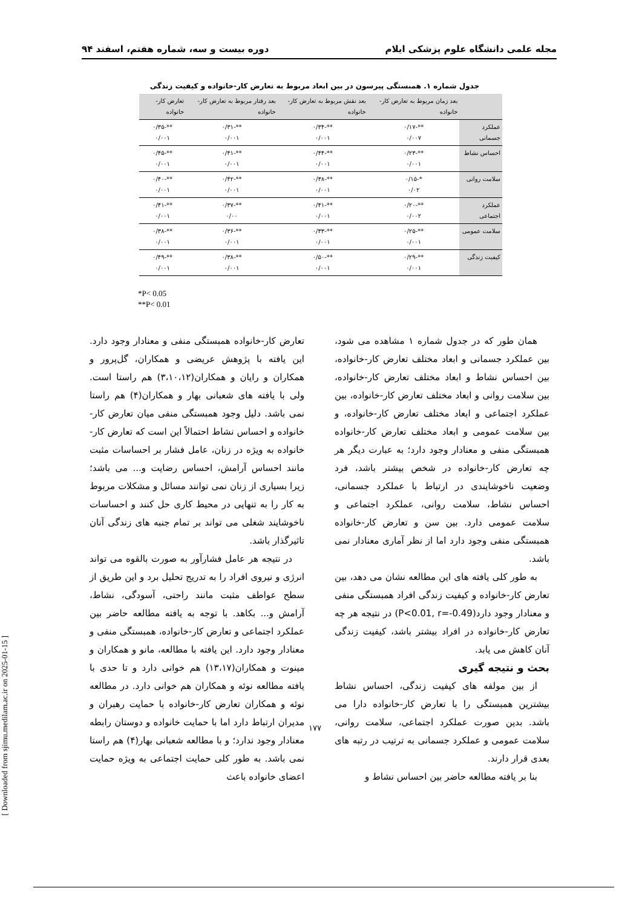مجله علمی دانشگاه علوم پزشکی ایلام دوره بیست و سه، شماره هفتم، اسفند ۹۴
جدول شماره ۱. همبستگی پیرسون در بین ابعاد مربوط به تعارض کار-خانواده و کیفیت زندگی
| | بعد زمان مربوط به تعارض کار- خانواده | بعد نقش مربوط به تعارض کار-خانواده | بعد رفتار مربوط به تعارض کار- خانواده | تعارض کار-خانواده |
| --- | --- | --- | --- | --- |
| عملکرد جسمانی | **-۰/۱۷ ۰/۰۰۷ | **-۰/۳۴ ۰/۰۰۱ | **-۰/۳۱ ۰/۰۰۱ | **-۰/۳۵ ۰/۰۰۱ |
| احساس نشاط | **-۰/۲۳ ۰/۰۰۱ | **-۰/۴۴ ۰/۰۰۱ | **-۰/۴۱ ۰/۰۰۱ | **-۰/۴۵ ۰/۰۰۱ |
| سلامت روانی | *-۰/۱۵ ۰/۰۲ | **-۰/۳۸ ۰/۰۰۱ | **-۰/۴۲ ۰/۰۰۱ | **-۰/۴۰ ۰/۰۰۱ |
| عملکرد اجتماعی | **-۰/۲۰ ۰/۰۰۲ | **-۰/۴۱ ۰/۰۰۱ | **-۰/۳۷ ۰/۰۰ | **-۰/۴۱ ۰/۰۰۱ |
| سلامت عمومی | **-۰/۲۵ ۰/۰۰۱ | **-۰/۳۳ ۰/۰۰۱ | **-۰/۳۶ ۰/۰۰۱ | **-۰/۳۸ ۰/۰۰۱ |
| کیفیت زندگی | **-۰/۲۹ ۰/۰۰۱ | **-۰/۵۰ ۰/۰۰۱ | **-۰/۳۸ ۰/۰۰۱ | **-۰/۴۹ ۰/۰۰۱ |
*P< 0.05
**P< 0.01
همان طور که در جدول شماره ۱ مشاهده می شود، بین عملکرد جسمانی و ابعاد مختلف تعارض کار-خانواده، بین احساس نشاط و ابعاد مختلف تعارض کار-خانواده، بین سلامت روانی و ابعاد مختلف تعارض کار-خانواده، بین عملکرد اجتماعی و ابعاد مختلف تعارض کار-خانواده، و بین سلامت عمومی و ابعاد مختلف تعارض کار-خانواده همبستگی منفی و معنادار وجود دارد؛ به عبارت دیگر هر چه تعارض کار-خانواده در شخص بیشتر باشد، فرد وضعیت ناخوشایندی در ارتباط با عملکرد جسمانی، احساس نشاط، سلامت روانی، عملکرد اجتماعی و سلامت عمومی دارد. بین سن و تعارض کار-خانواده همبستگی منفی وجود دارد اما از نظر آماری معنادار نمی باشد.
به طور کلی یافته های این مطالعه نشان می دهد، بین تعارض کار-خانواده و کیفیت زندگی افراد همبستگی منفی و معنادار وجود دارد(P<0.01, r=-0.49) در نتیجه هر چه تعارض کار-خانواده در افراد بیشتر باشد، کیفیت زندگی آنان کاهش می یابد.
بحث و نتیجه گیری
از بین مولفه های کیفیت زندگی، احساس نشاط بیشترین همبستگی را با تعارض کار-خانواده دارا می باشد. بدین صورت عملکرد اجتماعی، سلامت روانی، سلامت عمومی و عملکرد جسمانی به ترتیب در رتبه های بعدی قرار دارند.
بنا بر یافته مطالعه حاضر بین احساس نشاط و
تعارض کار-خانواده همبستگی منفی و معنادار وجود دارد. این یافته با پژوهش عریضی و همکاران، گل‌پرور و همکاران و رایان و همکاران(۳،۱۰،۱۲) هم راستا است. ولی با یافته های شعبانی بهار و همکاران(۴) هم راستا نمی باشد. دلیل وجود همبستگی منفی میان تعارض کار-خانواده و احساس نشاط احتمالاً این است که تعارض کار-خانواده به ویژه در زنان، عامل فشار بر احساسات مثبت مانند احساس آرامش، احساس رضایت و... می باشد؛ زیرا بسیاری از زنان نمی توانند مسائل و مشکلات مربوط به کار را به تنهایی در محیط کاری حل کنند و احساسات ناخوشایند شغلی می تواند بر تمام جنبه های زندگی آنان تاثیرگذار باشد.
در نتیجه هر عامل فشارآور به صورت بالقوه می تواند انرژی و نیروی افراد را به تدریج تحلیل برد و این طریق از سطح عواطف مثبت مانند راحتی، آسودگی، نشاط، آرامش و... بکاهد. با توجه به یافته مطالعه حاضر بین عملکرد اجتماعی و تعارض کار-خانواده، همبستگی منفی و معنادار وجود دارد. این یافته با مطالعه، مانو و همکاران و مینوت و همکاران(۱۳،۱۷) هم خوانی دارد و تا حدی با یافته مطالعه نوئه و همکاران هم خوانی دارد. در مطالعه نوئه و همکاران تعارض کار-خانواده با حمایت رهبران و مدیران ارتباط دارد اما با حمایت خانواده و دوستان رابطه معنادار وجود ندارد؛ و با مطالعه شعبانی بهار(۴) هم راستا نمی باشد. به طور کلی حمایت اجتماعی به ویژه حمایت اعضای خانواده باعث
۱۷۷
[ Downloaded from sjimu.medilam.ac.ir on 2025-01-15 ]